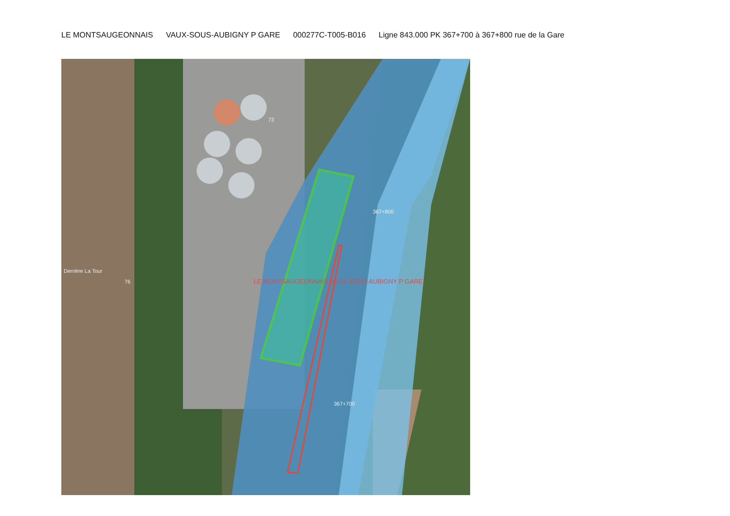LE MONTSAUGEONNAIS VAUX-SOUS-AUBIGNY P GARE 000277C-T005-B016 Ligne 843.000 PK 367+700 à 367+800 rue de la Gare
367+800
367+700
LE MONTSAUGEONNAIS VAUX-SOUS-AUBIGNY P GARE
Derrière La Tour
76
73